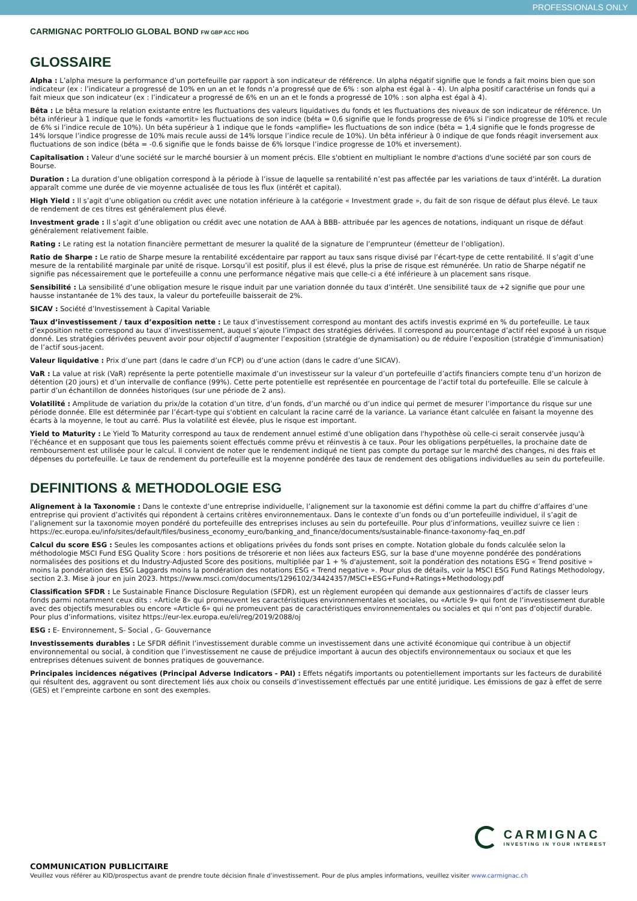PROFESSIONALS ONLY
CARMIGNAC PORTFOLIO GLOBAL BOND FW GBP ACC HDG
GLOSSAIRE
Alpha : L’alpha mesure la performance d’un portefeuille par rapport à son indicateur de référence. Un alpha négatif signifie que le fonds a fait moins bien que son indicateur (ex : l’indicateur a progressé de 10% en un an et le fonds n’a progressé que de 6% : son alpha est égal à - 4). Un alpha positif caractérise un fonds qui a fait mieux que son indicateur (ex : l’indicateur a progressé de 6% en un an et le fonds a progressé de 10% : son alpha est égal à 4).
Bêta : Le bêta mesure la relation existante entre les fluctuations des valeurs liquidatives du fonds et les fluctuations des niveaux de son indicateur de référence. Un béta inférieur à 1 indique que le fonds «amortit» les fluctuations de son indice (béta = 0,6 signifie que le fonds progresse de 6% si l’indice progresse de 10% et recule de 6% si l’indice recule de 10%). Un béta supérieur à 1 indique que le fonds «amplifie» les fluctuations de son indice (béta = 1,4 signifie que le fonds progresse de 14% lorsque l’indice progresse de 10% mais recule aussi de 14% lorsque l’indice recule de 10%). Un bêta inférieur à 0 indique de que fonds réagit inversement aux fluctuations de son indice (béta = -0.6 signifie que le fonds baisse de 6% lorsque l’indice progresse de 10% et inversement).
Capitalisation : Valeur d'une société sur le marché boursier à un moment précis. Elle s'obtient en multipliant le nombre d'actions d'une société par son cours de Bourse.
Duration : La duration d’une obligation correspond à la période à l’issue de laquelle sa rentabilité n’est pas affectée par les variations de taux d’intérêt. La duration apparaît comme une durée de vie moyenne actualisée de tous les flux (intérêt et capital).
High Yield : Il s’agit d’une obligation ou crédit avec une notation inférieure à la catégorie « Investment grade », du fait de son risque de défaut plus élevé. Le taux de rendement de ces titres est généralement plus élevé.
Investment grade : Il s’agit d’une obligation ou crédit avec une notation de AAA à BBB- attribuée par les agences de notations, indiquant un risque de défaut généralement relativement faible.
Rating : Le rating est la notation financière permettant de mesurer la qualité de la signature de l’emprunteur (émetteur de l’obligation).
Ratio de Sharpe : Le ratio de Sharpe mesure la rentabilité excédentaire par rapport au taux sans risque divisé par l’écart-type de cette rentabilité. Il s’agit d’une mesure de la rentabilité marginale par unité de risque. Lorsqu’il est positif, plus il est élevé, plus la prise de risque est rémunérée. Un ratio de Sharpe négatif ne signifie pas nécessairement que le portefeuille a connu une performance négative mais que celle-ci a été inférieure à un placement sans risque.
Sensibilité : La sensibilité d’une obligation mesure le risque induit par une variation donnée du taux d’intérêt. Une sensibilité taux de +2 signifie que pour une hausse instantanée de 1% des taux, la valeur du portefeuille baisserait de 2%.
SICAV : Société d’Investissement à Capital Variable
Taux d’investissement / taux d’exposition nette : Le taux d’investissement correspond au montant des actifs investis exprimé en % du portefeuille. Le taux d’exposition nette correspond au taux d’investissement, auquel s’ajoute l’impact des stratégies dérivées. Il correspond au pourcentage d’actif réel exposé à un risque donné. Les stratégies dérivées peuvent avoir pour objectif d’augmenter l’exposition (stratégie de dynamisation) ou de réduire l’exposition (stratégie d’immunisation) de l’actif sous-jacent.
Valeur liquidative : Prix d’une part (dans le cadre d’un FCP) ou d’une action (dans le cadre d’une SICAV).
VaR : La value at risk (VaR) représente la perte potentielle maximale d’un investisseur sur la valeur d’un portefeuille d’actifs financiers compte tenu d’un horizon de détention (20 jours) et d’un intervalle de confiance (99%). Cette perte potentielle est représentée en pourcentage de l’actif total du portefeuille. Elle se calcule à partir d’un échantillon de données historiques (sur une période de 2 ans).
Volatilité : Amplitude de variation du prix/de la cotation d’un titre, d’un fonds, d’un marché ou d’un indice qui permet de mesurer l’importance du risque sur une période donnée. Elle est déterminée par l’écart-type qui s'obtient en calculant la racine carré de la variance. La variance étant calculée en faisant la moyenne des écarts à la moyenne, le tout au carré. Plus la volatilité est élevée, plus le risque est important.
Yield to Maturity : Le Yield To Maturity correspond au taux de rendement annuel estimé d'une obligation dans l'hypothèse où celle-ci serait conservée jusqu'à l'échéance et en supposant que tous les paiements soient effectués comme prévu et réinvestis à ce taux. Pour les obligations perpétuelles, la prochaine date de remboursement est utilisée pour le calcul. Il convient de noter que le rendement indiqué ne tient pas compte du portage sur le marché des changes, ni des frais et dépenses du portefeuille. Le taux de rendement du portefeuille est la moyenne pondérée des taux de rendement des obligations individuelles au sein du portefeuille.
DEFINITIONS & METHODOLOGIE ESG
Alignement à la Taxonomie : Dans le contexte d’une entreprise individuelle, l’alignement sur la taxonomie est défini comme la part du chiffre d’affaires d’une entreprise qui provient d’activités qui répondent à certains critères environnementaux. Dans le contexte d’un fonds ou d’un portefeuille individuel, il s’agit de l’alignement sur la taxonomie moyen pondéré du portefeuille des entreprises incluses au sein du portefeuille. Pour plus d’informations, veuillez suivre ce lien : https://ec.europa.eu/info/sites/default/files/business_economy_euro/banking_and_finance/documents/sustainable-finance-taxonomy-faq_en.pdf
Calcul du score ESG : Seules les composantes actions et obligations privées du fonds sont prises en compte. Notation globale du fonds calculée selon la méthodologie MSCI Fund ESG Quality Score : hors positions de trésorerie et non liées aux facteurs ESG, sur la base d'une moyenne pondérée des pondérations normalisées des positions et du Industry-Adjusted Score des positions, multipliée par 1 + % d'ajustement, soit la pondération des notations ESG « Trend positive » moins la pondération des ESG Laggards moins la pondération des notations ESG « Trend negative ». Pour plus de détails, voir la MSCI ESG Fund Ratings Methodology, section 2.3. Mise à jour en juin 2023. https://www.msci.com/documents/1296102/34424357/MSCI+ESG+Fund+Ratings+Methodology.pdf
Classification SFDR : Le Sustainable Finance Disclosure Regulation (SFDR), est un règlement européen qui demande aux gestionnaires d’actifs de classer leurs fonds parmi notamment ceux dits : «Article 8» qui promeuvent les caractéristiques environnementales et sociales, ou «Article 9» qui font de l’investissement durable avec des objectifs mesurables ou encore «Article 6» qui ne promeuvent pas de caractéristiques environnementales ou sociales et qui n’ont pas d’objectif durable. Pour plus d’informations, visitez https://eur-lex.europa.eu/eli/reg/2019/2088/oj
ESG : E- Environnement, S- Social , G- Gouvernance
Investissements durables : Le SFDR définit l’investissement durable comme un investissement dans une activité économique qui contribue à un objectif environnemental ou social, à condition que l’investissement ne cause de préjudice important à aucun des objectifs environnementaux ou sociaux et que les entreprises détenues suivent de bonnes pratiques de gouvernance.
Principales incidences négatives (Principal Adverse Indicators - PAI) : Effets négatifs importants ou potentiellement importants sur les facteurs de durabilité qui résultent des, aggravent ou sont directement liés aux choix ou conseils d’investissement effectués par une entité juridique. Les émissions de gaz à effet de serre (GES) et l’empreinte carbone en sont des exemples.
CARMIGNAC
INVESTING IN YOUR INTEREST
COMMUNICATION PUBLICITAIRE
Veuillez vous référer au KID/prospectus avant de prendre toute décision finale d’investissement. Pour de plus amples informations, veuillez visiter www.carmignac.ch